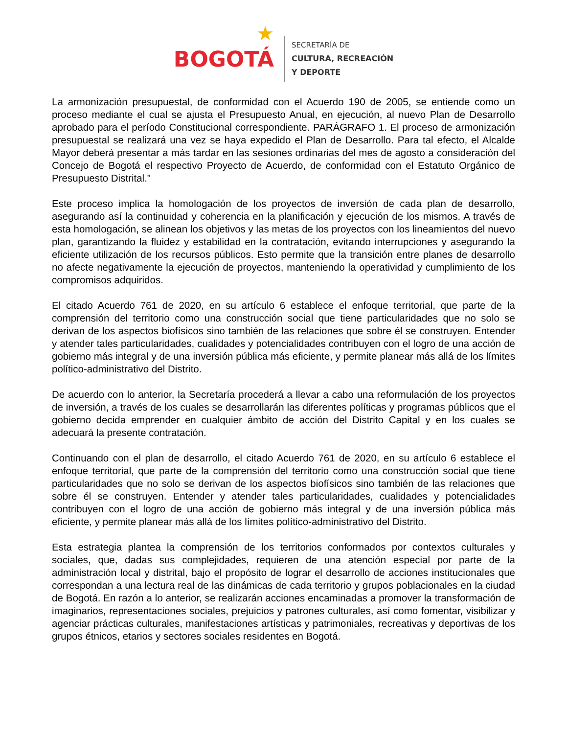BOGOTÁ
★
SECRETARÍA DE
CULTURA, RECREACIÓN
Y DEPORTE
La armonización presupuestal, de conformidad con el Acuerdo 190 de 2005, se entiende como un proceso mediante el cual se ajusta el Presupuesto Anual, en ejecución, al nuevo Plan de Desarrollo aprobado para el período Constitucional correspondiente. PARÁGRAFO 1. El proceso de armonización presupuestal se realizará una vez se haya expedido el Plan de Desarrollo. Para tal efecto, el Alcalde Mayor deberá presentar a más tardar en las sesiones ordinarias del mes de agosto a consideración del Concejo de Bogotá el respectivo Proyecto de Acuerdo, de conformidad con el Estatuto Orgánico de Presupuesto Distrital.”
Este proceso implica la homologación de los proyectos de inversión de cada plan de desarrollo, asegurando así la continuidad y coherencia en la planificación y ejecución de los mismos. A través de esta homologación, se alinean los objetivos y las metas de los proyectos con los lineamientos del nuevo plan, garantizando la fluidez y estabilidad en la contratación, evitando interrupciones y asegurando la eficiente utilización de los recursos públicos. Esto permite que la transición entre planes de desarrollo no afecte negativamente la ejecución de proyectos, manteniendo la operatividad y cumplimiento de los compromisos adquiridos.
El citado Acuerdo 761 de 2020, en su artículo 6 establece el enfoque territorial, que parte de la comprensión del territorio como una construcción social que tiene particularidades que no solo se derivan de los aspectos biofísicos sino también de las relaciones que sobre él se construyen. Entender y atender tales particularidades, cualidades y potencialidades contribuyen con el logro de una acción de gobierno más integral y de una inversión pública más eficiente, y permite planear más allá de los límites político-administrativo del Distrito.
De acuerdo con lo anterior, la Secretaría procederá a llevar a cabo una reformulación de los proyectos de inversión, a través de los cuales se desarrollarán las diferentes políticas y programas públicos que el gobierno decida emprender en cualquier ámbito de acción del Distrito Capital y en los cuales se adecuará la presente contratación.
Continuando con el plan de desarrollo, el citado Acuerdo 761 de 2020, en su artículo 6 establece el enfoque territorial, que parte de la comprensión del territorio como una construcción social que tiene particularidades que no solo se derivan de los aspectos biofísicos sino también de las relaciones que sobre él se construyen. Entender y atender tales particularidades, cualidades y potencialidades contribuyen con el logro de una acción de gobierno más integral y de una inversión pública más eficiente, y permite planear más allá de los límites político-administrativo del Distrito.
Esta estrategia plantea la comprensión de los territorios conformados por contextos culturales y sociales, que, dadas sus complejidades, requieren de una atención especial por parte de la administración local y distrital, bajo el propósito de lograr el desarrollo de acciones institucionales que correspondan a una lectura real de las dinámicas de cada territorio y grupos poblacionales en la ciudad de Bogotá. En razón a lo anterior, se realizarán acciones encaminadas a promover la transformación de imaginarios, representaciones sociales, prejuicios y patrones culturales, así como fomentar, visibilizar y agenciar prácticas culturales, manifestaciones artísticas y patrimoniales, recreativas y deportivas de los grupos étnicos, etarios y sectores sociales residentes en Bogotá.